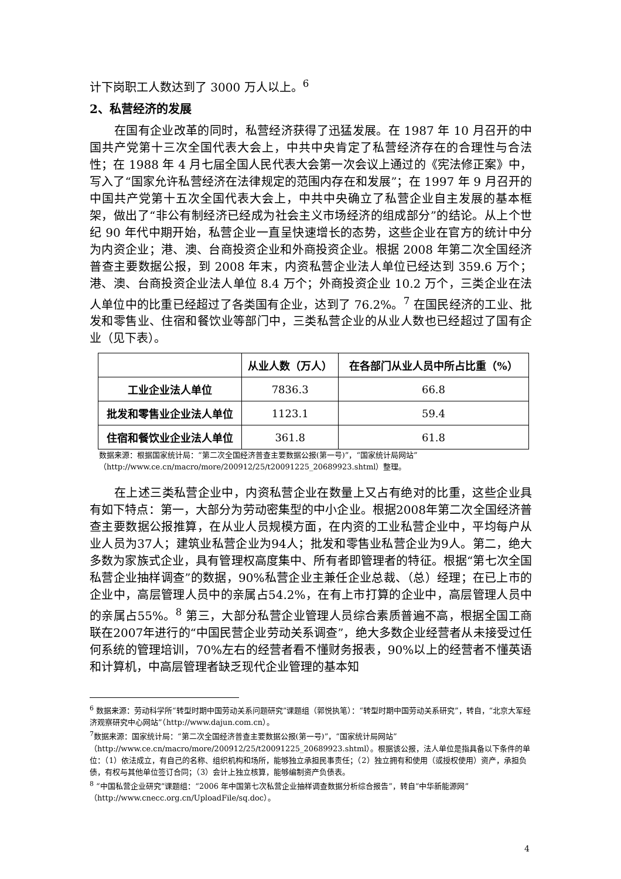计下岗职工人数达到了 3000 万人以上。<sup>6</sup>
2、私营经济的发展
在国有企业改革的同时，私营经济获得了迅猛发展。在 1987 年 10 月召开的中国共产党第十三次全国代表大会上，中共中央肯定了私营经济存在的合理性与合法性；在 1988 年 4 月七届全国人民代表大会第一次会议上通过的《宪法修正案》中，写入了“国家允许私营经济在法律规定的范围内存在和发展”；在 1997 年 9 月召开的中国共产党第十五次全国代表大会上，中共中央确立了私营企业自主发展的基本框架，做出了“非公有制经济已经成为社会主义市场经济的组成部分”的结论。从上个世纪 90 年代中期开始，私营企业一直呈快速增长的态势，这些企业在官方的统计中分为内资企业；港、澳、台商投资企业和外商投资企业。根据 2008 年第二次全国经济普查主要数据公报，到 2008 年末，内资私营企业法人单位已经达到 359.6 万个；港、澳、台商投资企业法人单位 8.4 万个；外商投资企业 10.2 万个，三类企业在法人单位中的比重已经超过了各类国有企业，达到了 76.2%。<sup>7</sup> 在国民经济的工业、批发和零售业、住宿和餐饮业等部门中，三类私营企业的从业人数也已经超过了国有企业（见下表）。
| | 从业人数（万人） | 在各部门从业人员中所占比重（%） |
| --- | --- | --- |
| 工业企业法人单位 | 7836.3 | 66.8 |
| 批发和零售业企业法人单位 | 1123.1 | 59.4 |
| 住宿和餐饮业企业法人单位 | 361.8 | 61.8 |
数据来源：根据国家统计局：“第二次全国经济普查主要数据公报(第一号)”，“国家统计局网站”
（http://www.ce.cn/macro/more/200912/25/t20091225_20689923.shtml）整理。
在上述三类私营企业中，内资私营企业在数量上又占有绝对的比重，这些企业具有如下特点：第一，大部分为劳动密集型的中小企业。根据2008年第二次全国经济普查主要数据公报推算，在从业人员规模方面，在内资的工业私营企业中，平均每户从业人员为37人；建筑业私营企业为94人；批发和零售业私营企业为9人。第二，绝大多数为家族式企业，具有管理权高度集中、所有者即管理者的特征。根据“第七次全国私营企业抽样调查”的数据，90%私营企业主兼任企业总裁、（总）经理；在已上市的企业中，高层管理人员中的亲属占54.2%，在有上市打算的企业中，高层管理人员中的亲属占55%。<sup>8</sup> 第三，大部分私营企业管理人员综合素质普遍不高，根据全国工商联在2007年进行的“中国民营企业劳动关系调查”，绝大多数企业经营者从未接受过任何系统的管理培训，70%左右的经营者看不懂财务报表，90%以上的经营者不懂英语和计算机，中高层管理者缺乏现代企业管理的基本知
<sup>6</sup> 数据来源：劳动科学所“转型时期中国劳动关系问题研究”课题组（郭悦执笔）：“转型时期中国劳动关系研究”，转自，“北京大军经济观察研究中心网站”（http://www.dajun.com.cn）。
<sup>7</sup> 数据来源：国家统计局：“第二次全国经济普查主要数据公报(第一号)”，“国家统计局网站”（http://www.ce.cn/macro/more/200912/25/t20091225_20689923.shtml）。根据该公报，法人单位是指具备以下条件的单位：（1）依法成立，有自己的名称、组织机构和场所，能够独立承担民事责任；（2）独立拥有和使用（或授权使用）资产，承担负债，有权与其他单位签订合同；（3）会计上独立核算，能够编制资产负债表。
<sup>8</sup> “中国私营企业研究”课题组：“2006 年中国第七次私营企业抽样调查数据分析综合报告”，转自“中华新能源网”（http://www.cnecc.org.cn/UploadFile/sq.doc）。
4